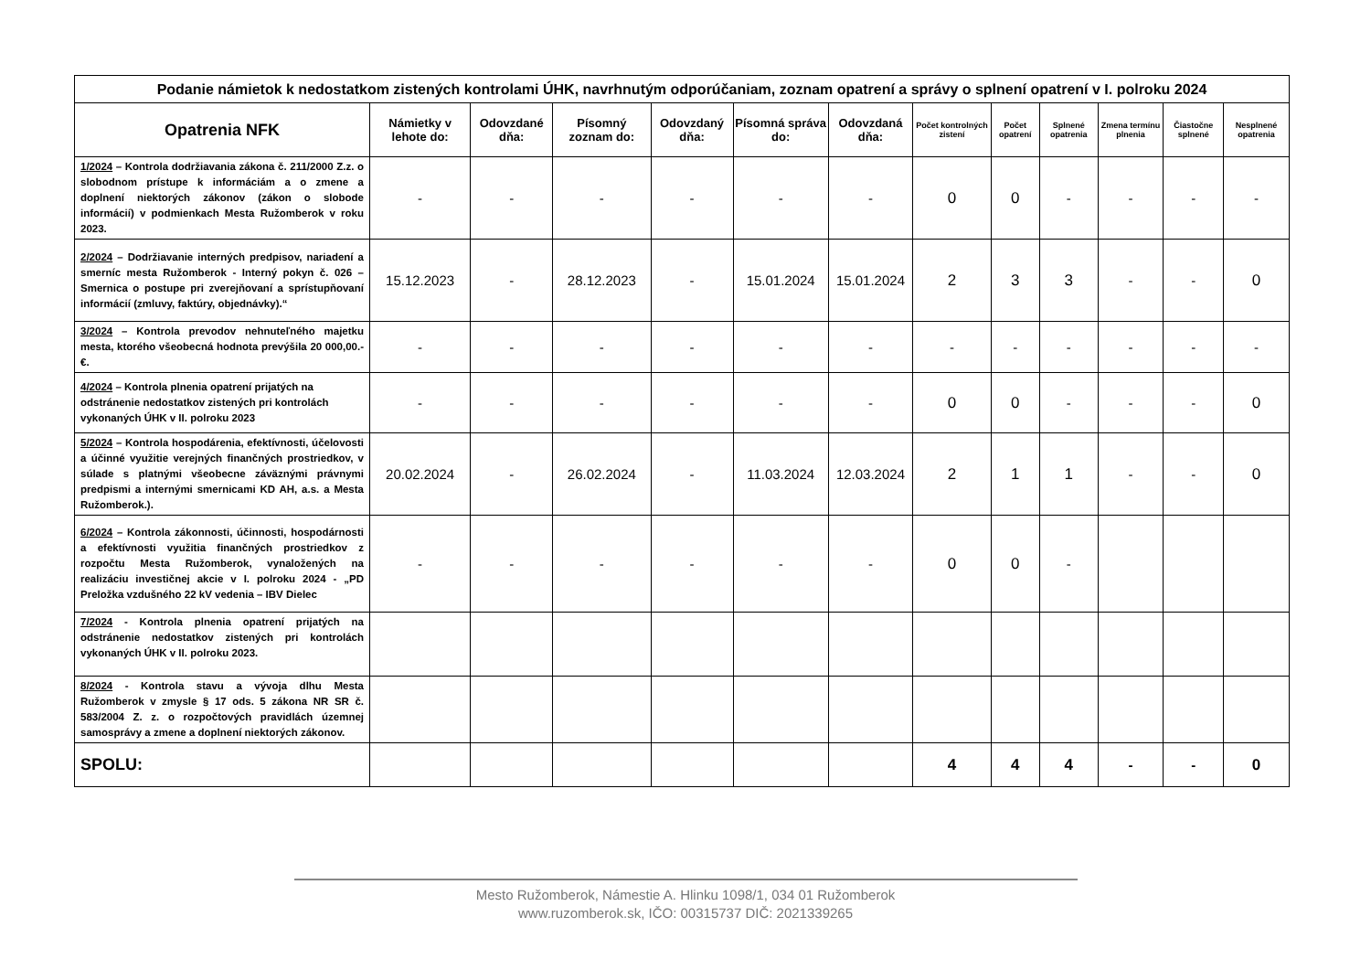| Podanie námietok k nedostatkom zistených kontrolami ÚHK, navrhnutým odporúčaniam, zoznam opatrení a správy o splnení opatrení v I. polroku 2024 | | | | | | | | | | | | |
| Opatrenia NFK | Námietky v lehote do: | Odovzdané dňa: | Písomný zoznam do: | Odovzdaný dňa: | Písomná správa do: | Odovzdaná dňa: | Počet kontrolných zistení | Počet opatrení | Splnené opatrenia | Zmena termínu plnenia | Čiastočne splnené | Nesplnené opatrenia |
| 1/2024 – Kontrola dodržiavania zákona č. 211/2000 Z.z. o slobodnom prístupe k informáciám a o zmene a doplnení niektorých zákonov (zákon o slobode informácií) v podmienkach Mesta Ružomberok v roku 2023. | - | - | - | - | - | - | 0 | 0 | - | - | - | - |
| 2/2024 – Dodržiavanie interných predpisov, nariadení a smerníc mesta Ružomberok - Interný pokyn č. 026 – Smernica o postupe pri zverejňovaní a sprístupňovaní informácií (zmluvy, faktúry, objednávky).“ | 15.12.2023 | - | 28.12.2023 | - | 15.01.2024 | 15.01.2024 | 2 | 3 | 3 | - | - | 0 |
| 3/2024 – Kontrola prevodov nehnuteľného majetku mesta, ktorého všeobecná hodnota prevýšila 20 000,00.- €. | - | - | - | - | - | - | - | - | - | - | - | - |
| 4/2024 – Kontrola plnenia opatrení prijatých na odstránenie nedostatkov zistených pri kontrolách vykonaných ÚHK v II. polroku 2023 | - | - | - | - | - | - | 0 | 0 | - | - | - | 0 |
| 5/2024 – Kontrola hospodárenia, efektívnosti, účelovosti a účinné využitie verejných finančných prostriedkov, v súlade s platnými všeobecne záväznými právnymi predpismi a internými smernicami KD AH, a.s. a Mesta Ružomberok.). | 20.02.2024 | - | 26.02.2024 | - | 11.03.2024 | 12.03.2024 | 2 | 1 | 1 | - | - | 0 |
| 6/2024 – Kontrola zákonnosti, účinnosti, hospodárnosti a efektívnosti využitia finančných prostriedkov z rozpočtu Mesta Ružomberok, vynaložených na realizáciu investičnej akcie v I. polroku 2024 - „PD Preložka vzdušného 22 kV vedenia – IBV Dielec | - | - | - | - | - | - | 0 | 0 | - | | | |
| 7/2024 - Kontrola plnenia opatrení prijatých na odstránenie nedostatkov zistených pri kontrolách vykonaných ÚHK v II. polroku 2023. | | | | | | | | | | | | |
| 8/2024 - Kontrola stavu a vývoja dlhu Mesta Ružomberok v zmysle § 17 ods. 5 zákona NR SR č. 583/2004 Z. z. o rozpočtových pravidlách územnej samosprávy a zmene a doplnení niektorých zákonov. | | | | | | | | | | | | |
| SPOLU : | | | | | | | 4 | 4 | 4 | - | - | 0 |
Mesto Ružomberok, Námestie A. Hlinku 1098/1, 034 01 Ružomberok
www.ruzomberok.sk, IČO: 00315737 DIČ: 2021339265